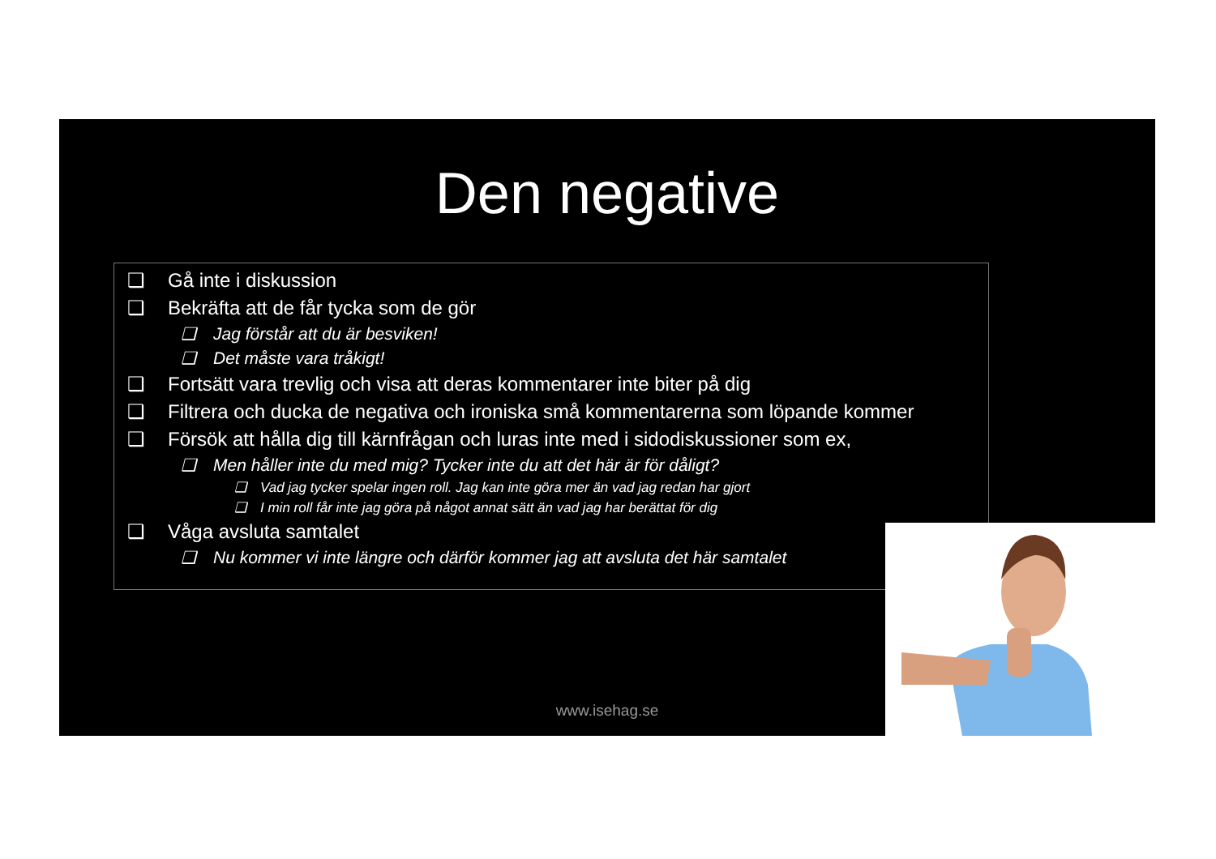Den negative
❑ Gå inte i diskussion
❑ Bekräfta att de får tycka som de gör
❑ Jag förstår att du är besviken!
❑ Det måste vara tråkigt!
❑ Fortsätt vara trevlig och visa att deras kommentarer inte biter på dig
❑ Filtrera och ducka de negativa och ironiska små kommentarerna som löpande kommer
❑ Försök att hålla dig till kärnfrågan och luras inte med i sidodiskussioner som ex,
❑ Men håller inte du med mig? Tycker inte du att det här är för dåligt?
❑ Vad jag tycker spelar ingen roll. Jag kan inte göra mer än vad jag redan har gjort
❑ I min roll får inte jag göra på något annat sätt än vad jag har berättat för dig
❑ Våga avsluta samtalet
❑ Nu kommer vi inte längre och därför kommer jag att avsluta det här samtalet
www.isehag.se